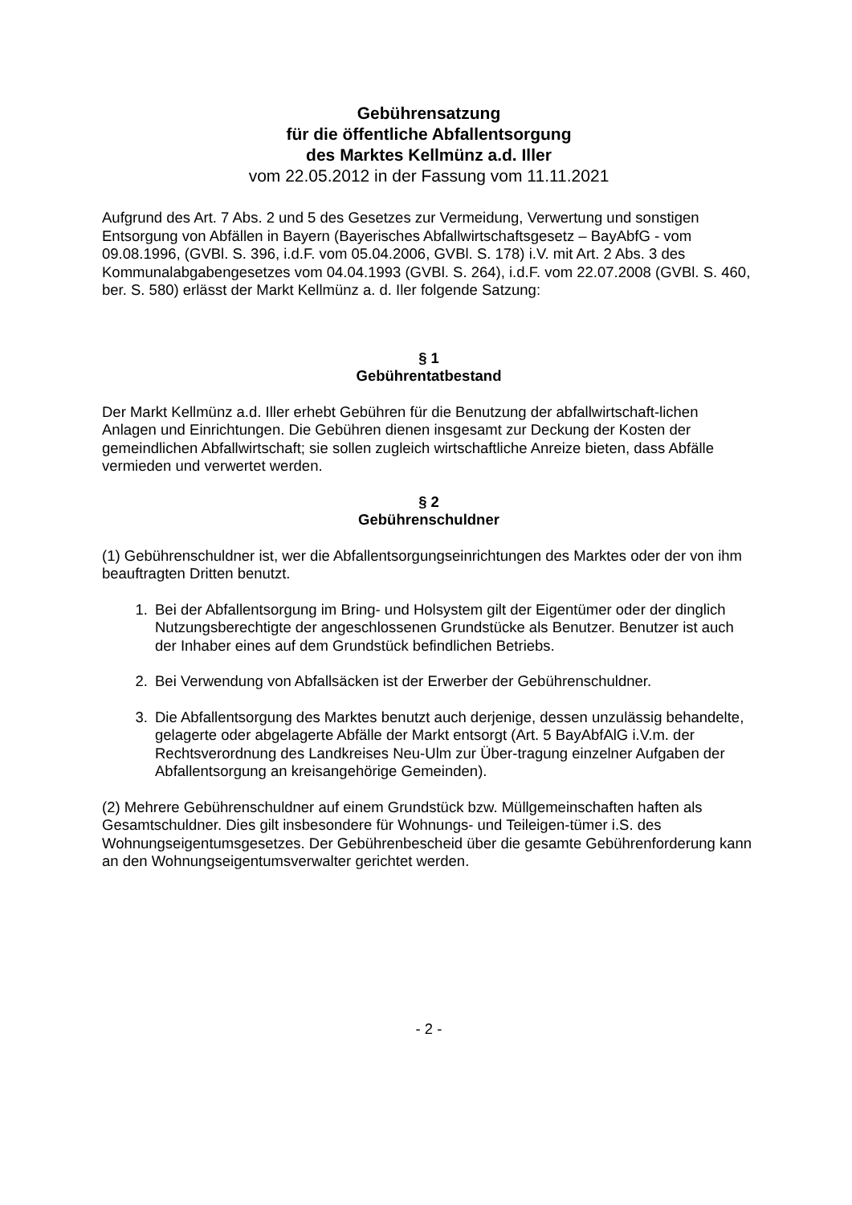Gebührensatzung
für die öffentliche Abfallentsorgung
des Marktes Kellmünz a.d. Iller
vom 22.05.2012 in der Fassung vom 11.11.2021
Aufgrund des Art. 7 Abs. 2 und 5 des Gesetzes zur Vermeidung, Verwertung und sonstigen Entsorgung von Abfällen in Bayern (Bayerisches Abfallwirtschaftsgesetz – BayAbfG - vom 09.08.1996, (GVBl. S. 396, i.d.F. vom 05.04.2006, GVBl. S. 178) i.V. mit Art. 2 Abs. 3 des Kommunalabgabengesetzes vom 04.04.1993 (GVBl. S. 264), i.d.F. vom 22.07.2008 (GVBl. S. 460, ber. S. 580) erlässt der Markt Kellmünz a. d. Iler folgende Satzung:
§ 1
Gebührentatbestand
Der Markt Kellmünz a.d. Iller erhebt Gebühren für die Benutzung der abfallwirtschaft-lichen Anlagen und Einrichtungen. Die Gebühren dienen insgesamt zur Deckung der Kosten der gemeindlichen Abfallwirtschaft; sie sollen zugleich wirtschaftliche Anreize bieten, dass Abfälle vermieden und verwertet werden.
§ 2
Gebührenschuldner
(1) Gebührenschuldner ist, wer die Abfallentsorgungseinrichtungen des Marktes oder der von ihm beauftragten Dritten benutzt.
1. Bei der Abfallentsorgung im Bring- und Holsystem gilt der Eigentümer oder der dinglich Nutzungsberechtigte der angeschlossenen Grundstücke als Benutzer. Benutzer ist auch der Inhaber eines auf dem Grundstück befindlichen Betriebs.
2. Bei Verwendung von Abfallsäcken ist der Erwerber der Gebührenschuldner.
3. Die Abfallentsorgung des Marktes benutzt auch derjenige, dessen unzulässig behandelte, gelagerte oder abgelagerte Abfälle der Markt entsorgt (Art. 5 BayAbfAlG i.V.m. der Rechtsverordnung des Landkreises Neu-Ulm zur Über-tragung einzelner Aufgaben der Abfallentsorgung an kreisangehörige Gemeinden).
(2) Mehrere Gebührenschuldner auf einem Grundstück bzw. Müllgemeinschaften haften als Gesamtschuldner. Dies gilt insbesondere für Wohnungs- und Teileigen-tümer i.S. des Wohnungseigentumsgesetzes. Der Gebührenbescheid über die gesamte Gebührenforderung kann an den Wohnungseigentumsverwalter gerichtet werden.
- 2 -